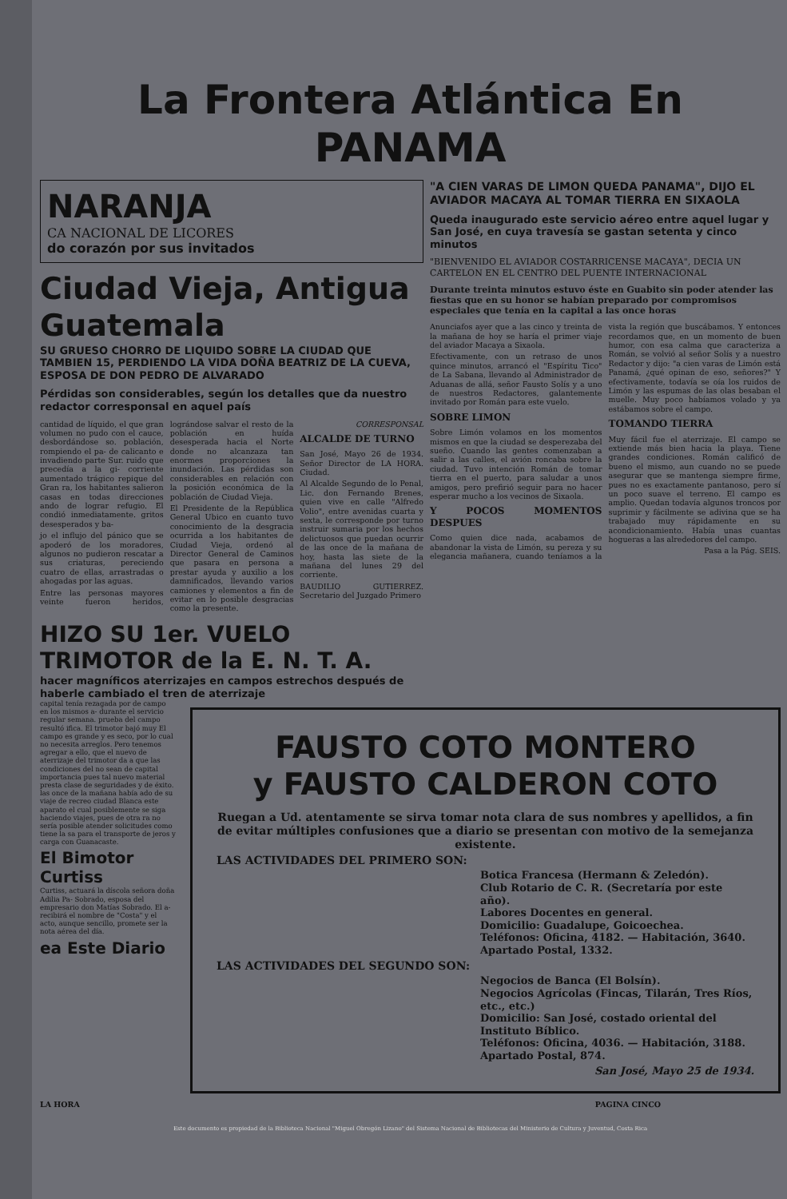La Frontera Atlántica En PANAMA
NARANJA
CA NACIONAL DE LICORES
do corazón por sus invitados
Ciudad Vieja, Antigua Guatemala
SU GRUESO CHORRO DE LIQUIDO SOBRE LA CIUDAD QUE TAMBIEN 15, PERDIENDO LA VIDA DOÑA BEATRIZ DE LA CUEVA, ESPOSA DE DON PEDRO DE ALVARADO
Pérdidas son considerables, según los detalles que da nuestro redactor corresponsal en aquel país
cantidad de líquido, el que gran volumen no pudo con el cauce, desbordándose so. población, rompiendo el pa- de calicanto e invadiendo parte Sur. ruido que precedía a la gi- corriente aumentado trágico repique del Gran ra, los habitantes salieron casas en todas direcciones ando de lograr refugio. El condió inmediatamente. gritos desesperados y ba-
jo el influjo del pánico que se apoderó de los moradores, algunos no pudieron rescatar a sus criaturas, pereciendo cuatro de ellas, arrastradas o ahogadas por las aguas.
Entre las personas mayores veinte fueron heridos, lográndose salvar el resto de la población en huída desesperada hacia el Norte donde no alcanzaza tan enormes proporciones la inundación. Las pérdidas son considerables en relación con la posición económica de la población de Ciudad Vieja.
El Presidente de la República General Ubico en cuanto tuvo conocimiento de la desgracia ocurrida a los habitantes de Ciudad Vieja, ordenó al Director General de Caminos que pasara en persona a prestar ayuda y auxilio a los damnificados, llevando varios camiones y elementos a fin de evitar en lo posible desgracias como la presente.
CORRESPONSAL
ALCALDE DE TURNO
San José, Mayo 26 de 1934. Señor Director de LA HORA. Ciudad.
Al Alcalde Segundo de lo Penal, Lic. don Fernando Brenes, quien vive en calle "Alfredo Volio", entre avenidas cuarta y sexta, le corresponde por turno instruir sumaria por los hechos delictuosos que puedan ocurrir de las once de la mañana de hoy, hasta las siete de la mañana del lunes 29 del corriente.
BAUDILIO GUTIERREZ. Secretario del Juzgado Primero
HIZO SU 1er. VUELO TRIMOTOR de la E. N. T. A.
hacer magníficos aterrizajes en campos estrechos después de haberle cambiado el tren de aterrizaje
"A CIEN VARAS DE LIMON QUEDA PANAMA", DIJO EL AVIADOR MACAYA AL TOMAR TIERRA EN SIXAOLA
Queda inaugurado este servicio aéreo entre aquel lugar y San José, en cuya travesía se gastan setenta y cinco minutos
"BIENVENIDO EL AVIADOR COSTARRICENSE MACAYA", DECIA UN CARTELON EN EL CENTRO DEL PUENTE INTERNACIONAL
Durante treinta minutos estuvo éste en Guabito sin poder atender las fiestas que en su honor se habían preparado por compromisos especiales que tenía en la capital a las once horas
Anunciafos ayer que a las cinco y treinta de la mañana de hoy se haría el primer viaje del aviador Macaya a Sixaola.
Efectivamente, con un retraso de unos quince minutos, arrancó el "Espíritu Tico" de La Sabana, llevando al Administrador de Aduanas de allá, señor Fausto Solís y a uno de nuestros Redactores, galantemente invitado por Román para este vuelo.
SOBRE LIMON
Sobre Limón volamos en los momentos mismos en que la ciudad se desperezaba del sueño. Cuando las gentes comenzaban a salir a las calles, el avión roncaba sobre la ciudad. Tuvo intención Román de tomar tierra en el puerto, para saludar a unos amigos, pero prefirió seguir para no hacer esperar mucho a los vecinos de Sixaola.
Y POCOS MOMENTOS DESPUES
Como quien dice nada, acabamos de abandonar la vista de Limón, su pereza y su elegancia mañanera, cuando teníamos a la vista la región que buscábamos. Y entonces recordamos que, en un momento de buen humor, con esa calma que caracteriza a Román, se volvió al señor Solís y a nuestro Redactor y dijo: "a cien varas de Limón está Panamá, ¿qué opinan de eso, señores?" Y efectivamente, todavía se oía los ruidos de Limón y las espumas de las olas besaban el muelle. Muy poco habíamos volado y ya estábamos sobre el campo.
TOMANDO TIERRA
Muy fácil fue el aterrizaje. El campo se extiende más bien hacia la playa. Tiene grandes condiciones. Román calificó de bueno el mismo, aun cuando no se puede asegurar que se mantenga siempre firme, pues no es exactamente pantanoso, pero sí un poco suave el terreno. El campo es amplio. Quedan todavía algunos troncos por suprimir y fácilmente se adivina que se ha trabajado muy rápidamente en su acondicionamiento. Había unas cuantas hogueras a las alrededores del campo.
Pasa a la Pág. SEIS.
capital tenía rezagada por de campo en los mismos a- durante el servicio regular semana. prueba del campo resultó ifica. El trimotor bajó muy El campo es grande y es seco, por lo cual no necesita arreglos. Pero tenemos agregar a ello, que el nuevo de aterrizaje del trimotor da a que las condiciones del no sean de capital importancia pues tal nuevo material presta clase de seguridades y de éxito. las once de la mañana había ado de su viaje de recreo ciudad Blanca este aparato el cual posiblemente se siga haciendo viajes, pues de otra ra no sería posible atender solicitudes como tiene la sa para el transporte de jeros y carga con Guanacaste.
El Bimotor Curtiss
Curtiss, actuará la díscola señora doña Adilia Pa- Sobrado, esposa del empresario don Matías Sobrado. El a- recibirá el nombre de "Costa" y el acto, aunque sencillo, promete ser la nota aérea del día.
ea Este Diario
FAUSTO COTO MONTERO
y FAUSTO CALDERON COTO
Ruegan a Ud. atentamente se sirva tomar nota clara de sus nombres y apellidos, a fin de evitar múltiples confusiones que a diario se presentan con motivo de la semejanza existente.
LAS ACTIVIDADES DEL PRIMERO SON:
Botica Francesa (Hermann & Zeledón).
Club Rotario de C. R. (Secretaría por este año).
Labores Docentes en general.
Domicilio: Guadalupe, Goicoechea.
Teléfonos: Oficina, 4182. — Habitación, 3640.
Apartado Postal, 1332.
LAS ACTIVIDADES DEL SEGUNDO SON:
Negocios de Banca (El Bolsín).
Negocios Agrícolas (Fincas, Tilarán, Tres Ríos, etc., etc.)
Domicilio: San José, costado oriental del Instituto Bíblico.
Teléfonos: Oficina, 4036. — Habitación, 3188.
Apartado Postal, 874.
San José, Mayo 25 de 1934.
LA HORA PAGINA CINCO
Este documento es propiedad de la Biblioteca Nacional "Miguel Obregón Lizano" del Sistema Nacional de Bibliotecas del Ministerio de Cultura y Juventud, Costa Rica